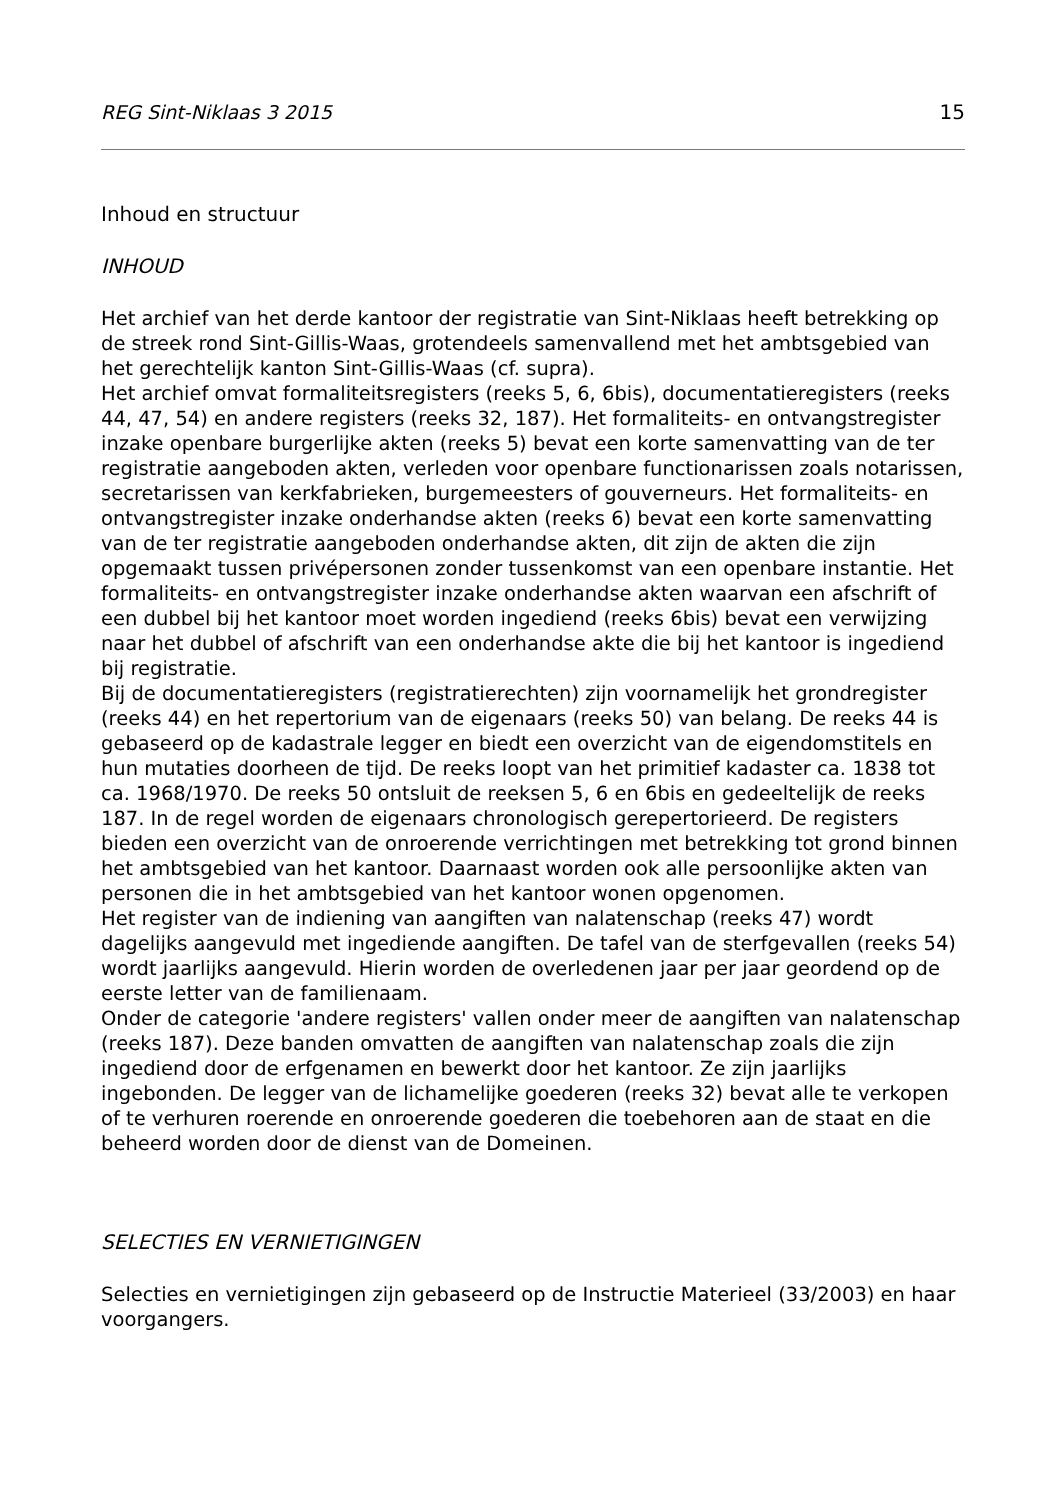REG Sint-Niklaas 3 2015 15
Inhoud en structuur
INHOUD
Het archief van het derde kantoor der registratie van Sint-Niklaas heeft betrekking op de streek rond Sint-Gillis-Waas, grotendeels samenvallend met het ambtsgebied van het gerechtelijk kanton Sint-Gillis-Waas (cf. supra).
Het archief omvat formaliteitsregisters (reeks 5, 6, 6bis), documentatieregisters (reeks 44, 47, 54) en andere registers (reeks 32, 187). Het formaliteits- en ontvangstregister inzake openbare burgerlijke akten (reeks 5) bevat een korte samenvatting van de ter registratie aangeboden akten, verleden voor openbare functionarissen zoals notarissen, secretarissen van kerkfabrieken, burgemeesters of gouverneurs. Het formaliteits- en ontvangstregister inzake onderhandse akten (reeks 6) bevat een korte samenvatting van de ter registratie aangeboden onderhandse akten, dit zijn de akten die zijn opgemaakt tussen privépersonen zonder tussenkomst van een openbare instantie. Het formaliteits- en ontvangstregister inzake onderhandse akten waarvan een afschrift of een dubbel bij het kantoor moet worden ingediend (reeks 6bis) bevat een verwijzing naar het dubbel of afschrift van een onderhandse akte die bij het kantoor is ingediend bij registratie.
Bij de documentatieregisters (registratierechten) zijn voornamelijk het grondregister (reeks 44) en het repertorium van de eigenaars (reeks 50) van belang. De reeks 44 is gebaseerd op de kadastrale legger en biedt een overzicht van de eigendomstitels en hun mutaties doorheen de tijd. De reeks loopt van het primitief kadaster ca. 1838 tot ca. 1968/1970. De reeks 50 ontsluit de reeksen 5, 6 en 6bis en gedeeltelijk de reeks 187. In de regel worden de eigenaars chronologisch gerepertorieerd. De registers bieden een overzicht van de onroerende verrichtingen met betrekking tot grond binnen het ambtsgebied van het kantoor. Daarnaast worden ook alle persoonlijke akten van personen die in het ambtsgebied van het kantoor wonen opgenomen.
Het register van de indiening van aangiften van nalatenschap (reeks 47) wordt dagelijks aangevuld met ingediende aangiften. De tafel van de sterfgevallen (reeks 54) wordt jaarlijks aangevuld. Hierin worden de overledenen jaar per jaar geordend op de eerste letter van de familienaam.
Onder de categorie 'andere registers' vallen onder meer de aangiften van nalatenschap (reeks 187). Deze banden omvatten de aangiften van nalatenschap zoals die zijn ingediend door de erfgenamen en bewerkt door het kantoor. Ze zijn jaarlijks ingebonden. De legger van de lichamelijke goederen (reeks 32) bevat alle te verkopen of te verhuren roerende en onroerende goederen die toebehoren aan de staat en die beheerd worden door de dienst van de Domeinen.
SELECTIES EN VERNIETIGINGEN
Selecties en vernietigingen zijn gebaseerd op de Instructie Materieel (33/2003) en haar voorgangers.